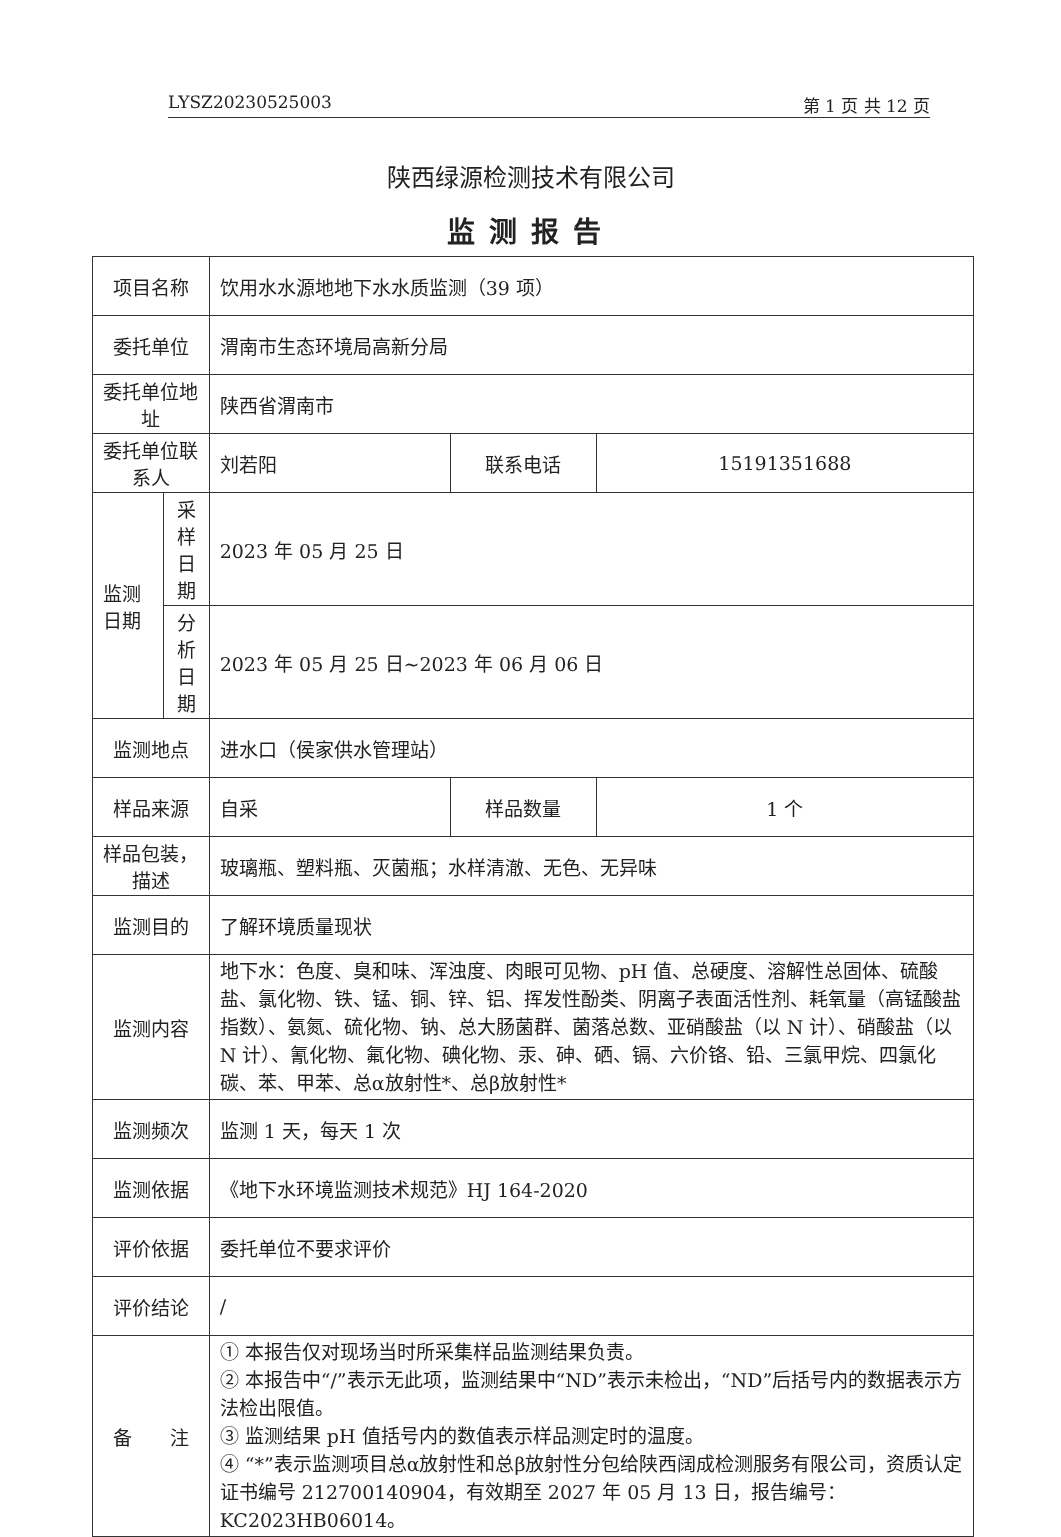LYSZ20230525003 第 1 页 共 12 页
陕西绿源检测技术有限公司
监测报告
| 项目名称 | | 饮用水水源地地下水水质监测（39 项） | | |
| 委托单位 | | 渭南市生态环境局高新分局 | | |
| 委托单位地址 | | 陕西省渭南市 | | |
| 委托单位联系人 | | 刘若阳 | 联系电话 | 15191351688 |
| 监测日期 | 采样日期 | 2023 年 05 月 25 日 | | |
| | 分析日期 | 2023 年 05 月 25 日~2023 年 06 月 06 日 | | |
| 监测地点 | | 进水口（侯家供水管理站） | | |
| 样品来源 | | 自采 | 样品数量 | 1 个 |
| 样品包装，描述 | | 玻璃瓶、塑料瓶、灭菌瓶；水样清澈、无色、无异味 | | |
| 监测目的 | | 了解环境质量现状 | | |
| 监测内容 | | 地下水：色度、臭和味、浑浊度、肉眼可见物、pH 值、总硬度、溶解性总固体、硫酸盐、氯化物、铁、锰、铜、锌、铝、挥发性酚类、阴离子表面活性剂、耗氧量（高锰酸盐指数）、氨氮、硫化物、钠、总大肠菌群、菌落总数、亚硝酸盐（以 N 计）、硝酸盐（以 N 计）、氰化物、氟化物、碘化物、汞、砷、硒、镉、六价铬、铅、三氯甲烷、四氯化碳、苯、甲苯、总α放射性*、总β放射性* | | |
| 监测频次 | | 监测 1 天，每天 1 次 | | |
| 监测依据 | | 《地下水环境监测技术规范》HJ 164-2020 | | |
| 评价依据 | | 委托单位不要求评价 | | |
| 评价结论 | | / | | |
| 备 注 | | ① 本报告仅对现场当时所采集样品监测结果负责。 ② 本报告中“/”表示无此项，监测结果中“ND”表示未检出，“ND”后括号内的数据表示方法检出限值。 ③ 监测结果 pH 值括号内的数值表示样品测定时的温度。 ④ “*”表示监测项目总α放射性和总β放射性分包给陕西阔成检测服务有限公司，资质认定证书编号 212700140904，有效期至 2027 年 05 月 13 日，报告编号：KC2023HB06014。 | | |